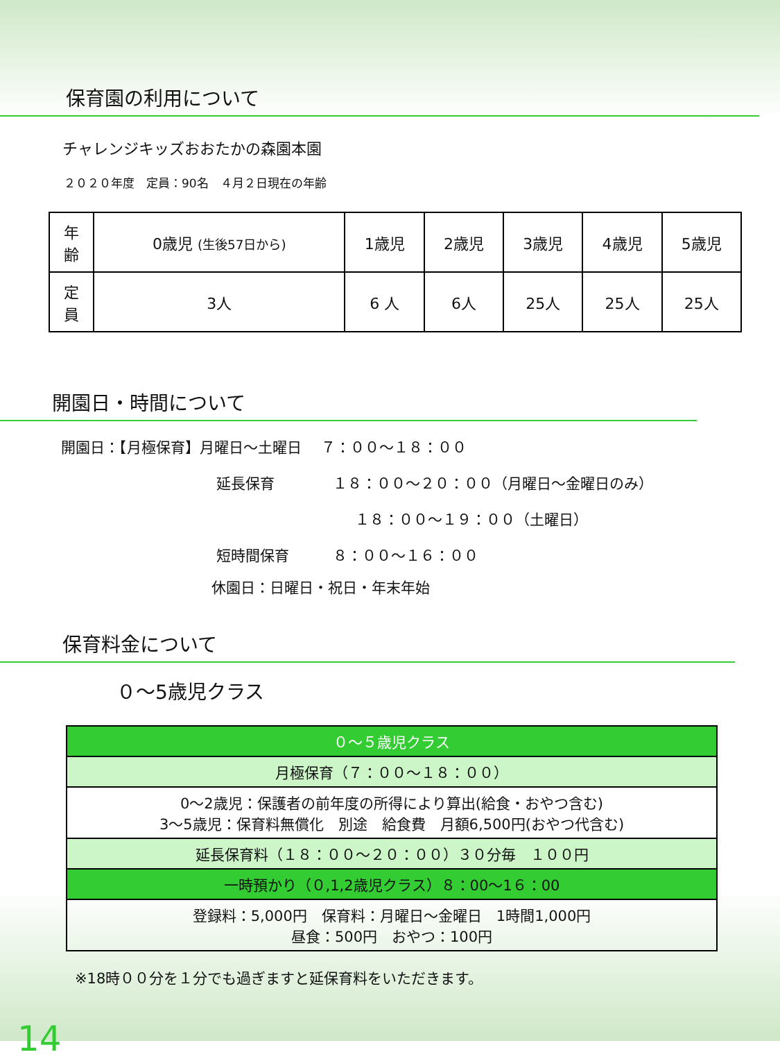保育園の利用について
チャレンジキッズおおたかの森園本園
２０２０年度　定員：90名　４月２日現在の年齢
| 年 齢 | 0歳児 (生後57日から) | 1歳児 | 2歳児 | 3歳児 | 4歳児 | 5歳児 |
| 定 員 | 3人 | 6 人 | 6人 | 25人 | 25人 | 25人 |
開園日・時間について
開園日：【月極保育】月曜日～土曜日　 ７：００～１８：００
延長保育　　　　１８：００～２０：００（月曜日～金曜日のみ）
１８：００～１９：００（土曜日）
短時間保育　　　８：００～１６：００
休園日：日曜日・祝日・年末年始
保育料金について
０～5歳児クラス
| ０～５歳児クラス |
| 月極保育（７：００～１８：００） |
| 0～2歳児：保護者の前年度の所得により算出(給食・おやつ含む) 3～5歳児：保育料無償化 別途 給食費 月額6,500円(おやつ代含む) |
| 延長保育料（１８：００～２０：００）３０分毎 １００円 |
| 一時預かり（０,1,2歳児クラス）８：00～1６：00 |
| 登録料：5,000円 保育料：月曜日～金曜日 1時間1,000円 昼食：500円 おやつ：100円 |
※18時００分を１分でも過ぎますと延保育料をいただきます。
14